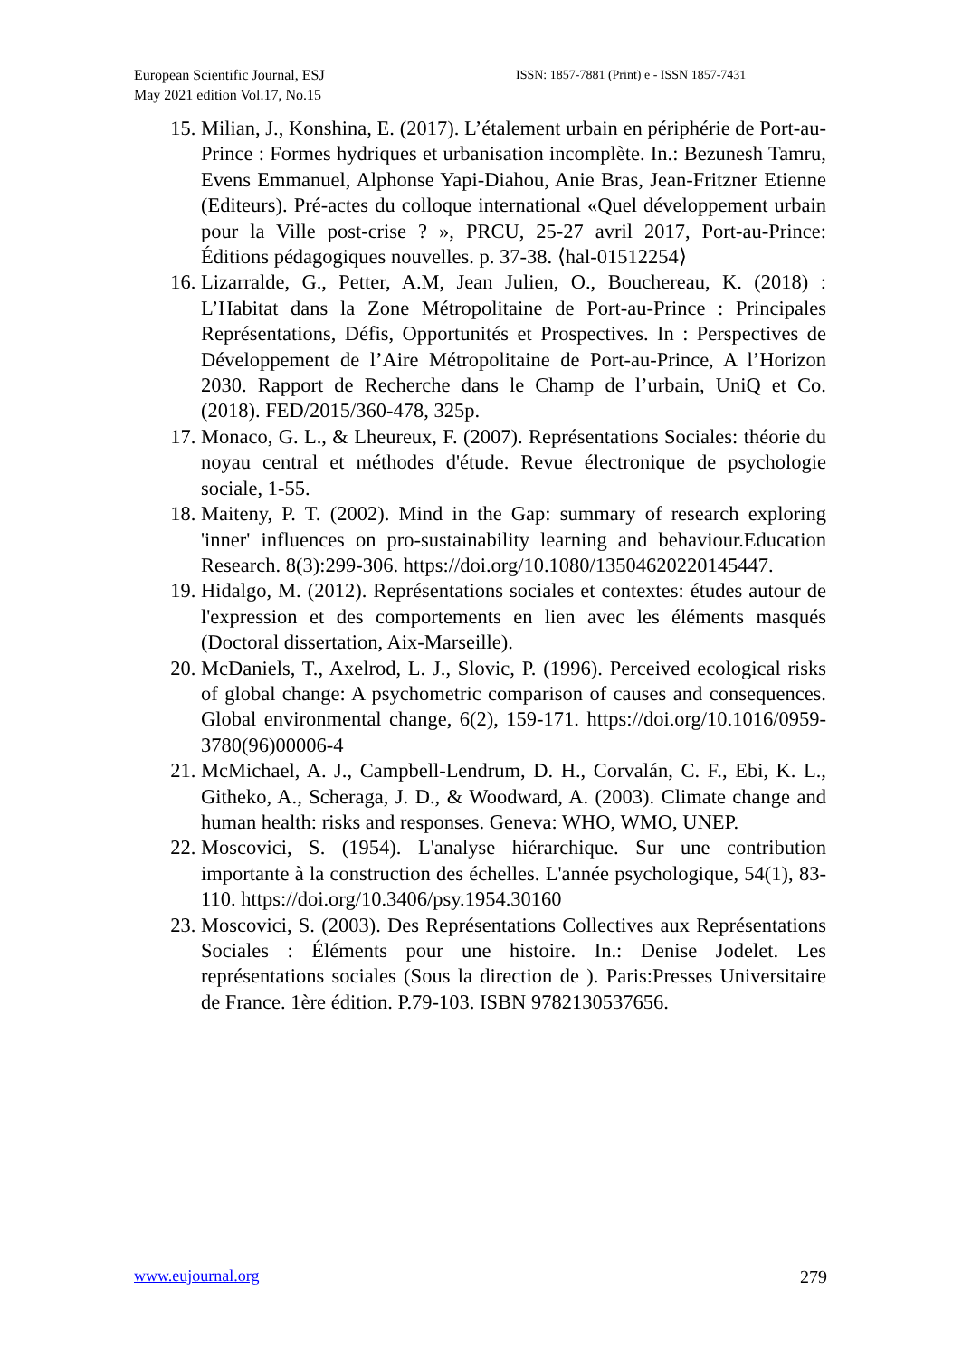European Scientific Journal, ESJ
May 2021 edition Vol.17, No.15
ISSN: 1857-7881 (Print) e - ISSN 1857-7431
15. Milian, J., Konshina, E. (2017). L’étalement urbain en périphérie de Port-au-Prince : Formes hydriques et urbanisation incomplète. In.: Bezunesh Tamru, Evens Emmanuel, Alphonse Yapi-Diahou, Anie Bras, Jean-Fritzner Etienne (Editeurs). Pré-actes du colloque international «Quel développement urbain pour la Ville post-crise ? », PRCU, 25-27 avril 2017, Port-au-Prince: Éditions pédagogiques nouvelles. p. 37-38. ⟨hal-01512254⟩
16. Lizarralde, G., Petter, A.M, Jean Julien, O., Bouchereau, K. (2018) : L’Habitat dans la Zone Métropolitaine de Port-au-Prince : Principales Représentations, Défis, Opportunités et Prospectives. In : Perspectives de Développement de l’Aire Métropolitaine de Port-au-Prince, A l’Horizon 2030. Rapport de Recherche dans le Champ de l’urbain, UniQ et Co. (2018). FED/2015/360-478, 325p.
17. Monaco, G. L., & Lheureux, F. (2007). Représentations Sociales: théorie du noyau central et méthodes d'étude. Revue électronique de psychologie sociale, 1-55.
18. Maiteny, P. T. (2002). Mind in the Gap: summary of research exploring 'inner' influences on pro-sustainability learning and behaviour.Education Research. 8(3):299-306. https://doi.org/10.1080/13504620220145447.
19. Hidalgo, M. (2012). Représentations sociales et contextes: études autour de l'expression et des comportements en lien avec les éléments masqués (Doctoral dissertation, Aix-Marseille).
20. McDaniels, T., Axelrod, L. J., Slovic, P. (1996). Perceived ecological risks of global change: A psychometric comparison of causes and consequences. Global environmental change, 6(2), 159-171. https://doi.org/10.1016/0959-3780(96)00006-4
21. McMichael, A. J., Campbell-Lendrum, D. H., Corvalán, C. F., Ebi, K. L., Githeko, A., Scheraga, J. D., & Woodward, A. (2003). Climate change and human health: risks and responses. Geneva: WHO, WMO, UNEP.
22. Moscovici, S. (1954). L'analyse hiérarchique. Sur une contribution importante à la construction des échelles. L'année psychologique, 54(1), 83-110. https://doi.org/10.3406/psy.1954.30160
23. Moscovici, S. (2003). Des Représentations Collectives aux Représentations Sociales : Éléments pour une histoire. In.: Denise Jodelet. Les représentations sociales (Sous la direction de ). Paris:Presses Universitaire de France. 1ère édition. P.79-103. ISBN 9782130537656.
www.eujournal.org 279